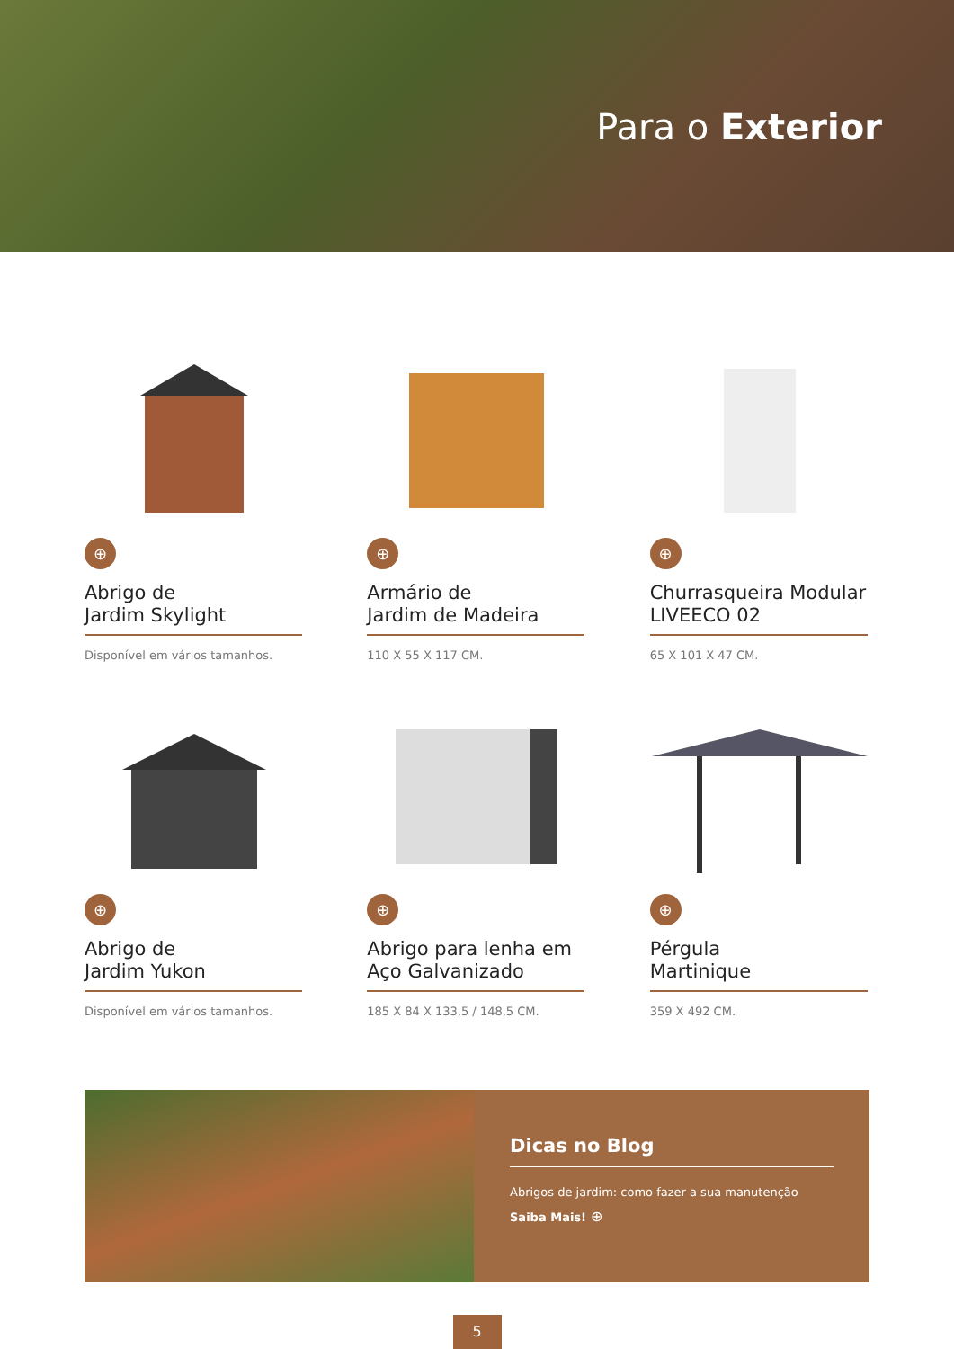Para o Exterior
⊕
Abrigo de
Jardim Skylight
Disponível em vários tamanhos.
⊕
Armário de
Jardim de Madeira
110 X 55 X 117 CM.
⊕
Churrasqueira Modular LIVEECO 02
65 X 101 X 47 CM.
⊕
Abrigo de
Jardim Yukon
Disponível em vários tamanhos.
⊕
Abrigo para lenha em Aço Galvanizado
185 X 84 X 133,5 / 148,5 CM.
⊕
Pérgula
Martinique
359 X 492 CM.
Dicas no Blog
Abrigos de jardim: como fazer a sua manutenção
Saiba Mais! ⊕
5